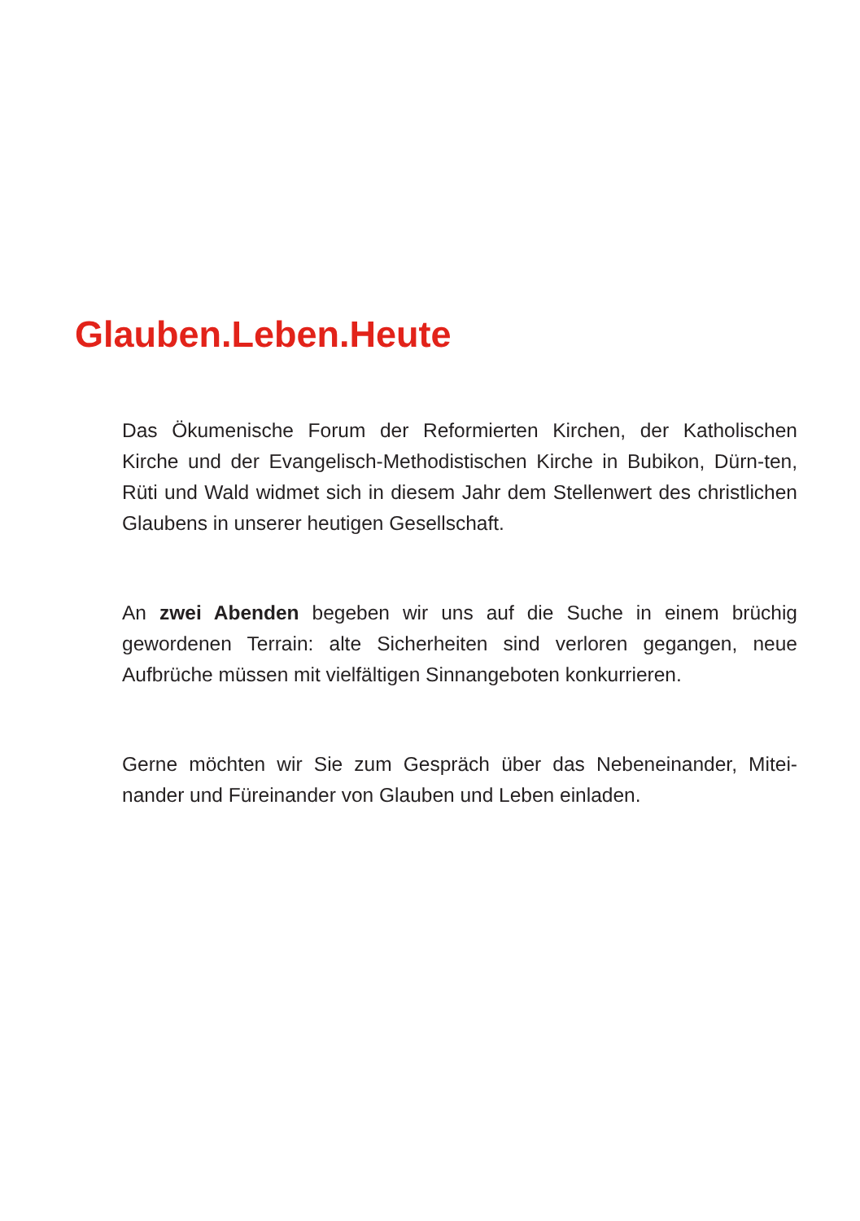Glauben.Leben.Heute
Das Ökumenische Forum der Reformierten Kirchen, der Katholischen Kirche und der Evangelisch-Methodistischen Kirche in Bubikon, Dürn-ten, Rüti und Wald widmet sich in diesem Jahr dem Stellenwert des christlichen Glaubens in unserer heutigen Gesellschaft.
An zwei Abenden begeben wir uns auf die Suche in einem brüchig gewordenen Terrain: alte Sicherheiten sind verloren gegangen, neue Aufbrüche müssen mit vielfältigen Sinnangeboten konkurrieren.
Gerne möchten wir Sie zum Gespräch über das Nebeneinander, Mitei-nander und Füreinander von Glauben und Leben einladen.